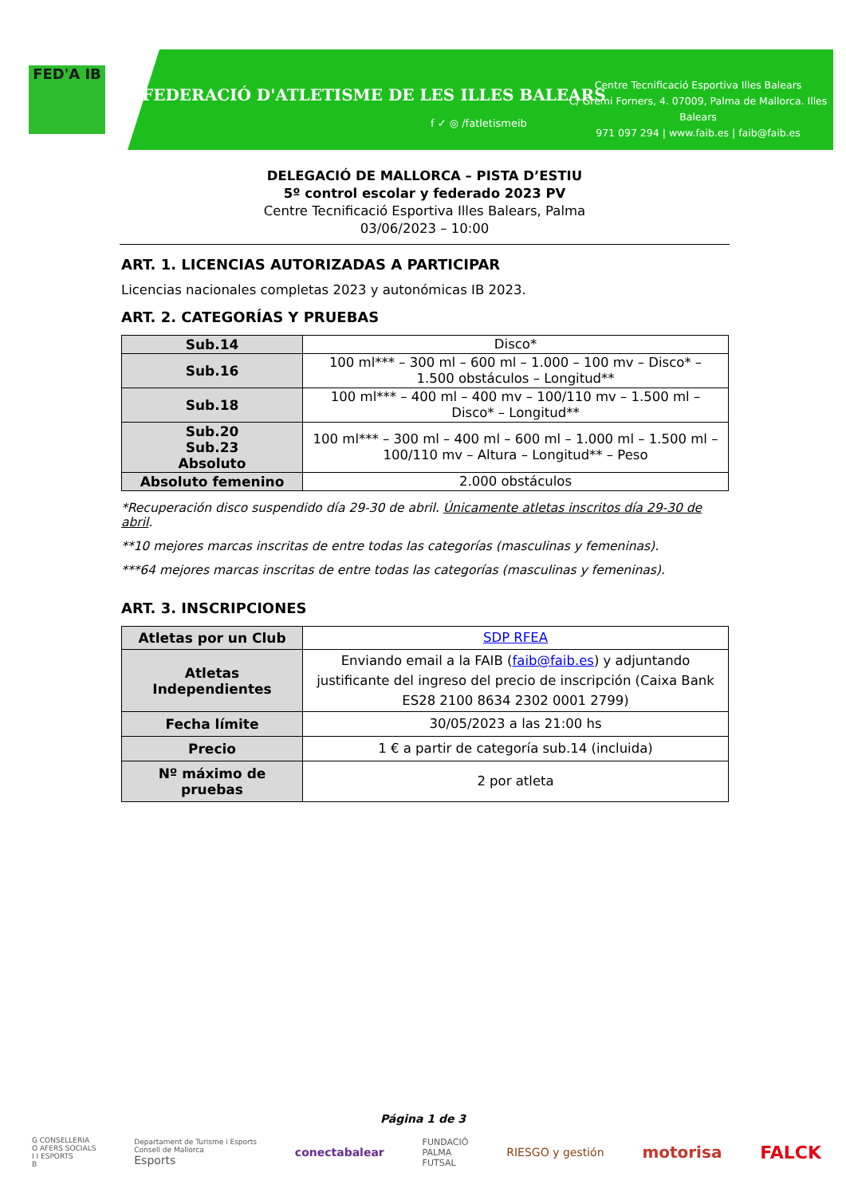FED'A IB
FEDERACIÓ D'ATLETISME DE LES ILLES BALEARS
f ✓ ◎ /fatletismeib
Centre Tecnificació Esportiva Illes Balears
C/ Gremi Forners, 4. 07009, Palma de Mallorca. Illes Balears
971 097 294 | www.faib.es | faib@faib.es
DELEGACIÓ DE MALLORCA – PISTA D’ESTIU
5º control escolar y federado 2023 PV
Centre Tecnificació Esportiva Illes Balears, Palma
03/06/2023 – 10:00
ART. 1. LICENCIAS AUTORIZADAS A PARTICIPAR
Licencias nacionales completas 2023 y autonómicas IB 2023.
ART. 2. CATEGORÍAS Y PRUEBAS
| Sub.14 | Disco* |
| Sub.16 | 100 ml*** – 300 ml – 600 ml – 1.000 – 100 mv – Disco* – 1.500 obstáculos – Longitud** |
| Sub.18 | 100 ml*** – 400 ml – 400 mv – 100/110 mv – 1.500 ml – Disco* – Longitud** |
| Sub.20 Sub.23 Absoluto | 100 ml*** – 300 ml – 400 ml – 600 ml – 1.000 ml – 1.500 ml – 100/110 mv – Altura – Longitud** – Peso |
| Absoluto femenino | 2.000 obstáculos |
*Recuperación disco suspendido día 29-30 de abril. Únicamente atletas inscritos día 29-30 de abril.
**10 mejores marcas inscritas de entre todas las categorías (masculinas y femeninas).
***64 mejores marcas inscritas de entre todas las categorías (masculinas y femeninas).
ART. 3. INSCRIPCIONES
| Atletas por un Club | SDP RFEA |
| Atletas Independientes | Enviando email a la FAIB ( faib@faib.es ) y adjuntando justificante del ingreso del precio de inscripción (Caixa Bank ES28 2100 8634 2302 0001 2799) |
| Fecha límite | 30/05/2023 a las 21:00 hs |
| Precio | 1 € a partir de categoría sub.14 (incluida) |
| Nº máximo de pruebas | 2 por atleta |
Página 1 de 3
G CONSELLERIA
O AFERS SOCIALS
I I ESPORTS
B Departament de Turisme i Esports
Consell de Mallorca
Esports conectabalear FUNDACIÓ
PALMA
FUTSAL RIESGO y gestión motorisa FALCK